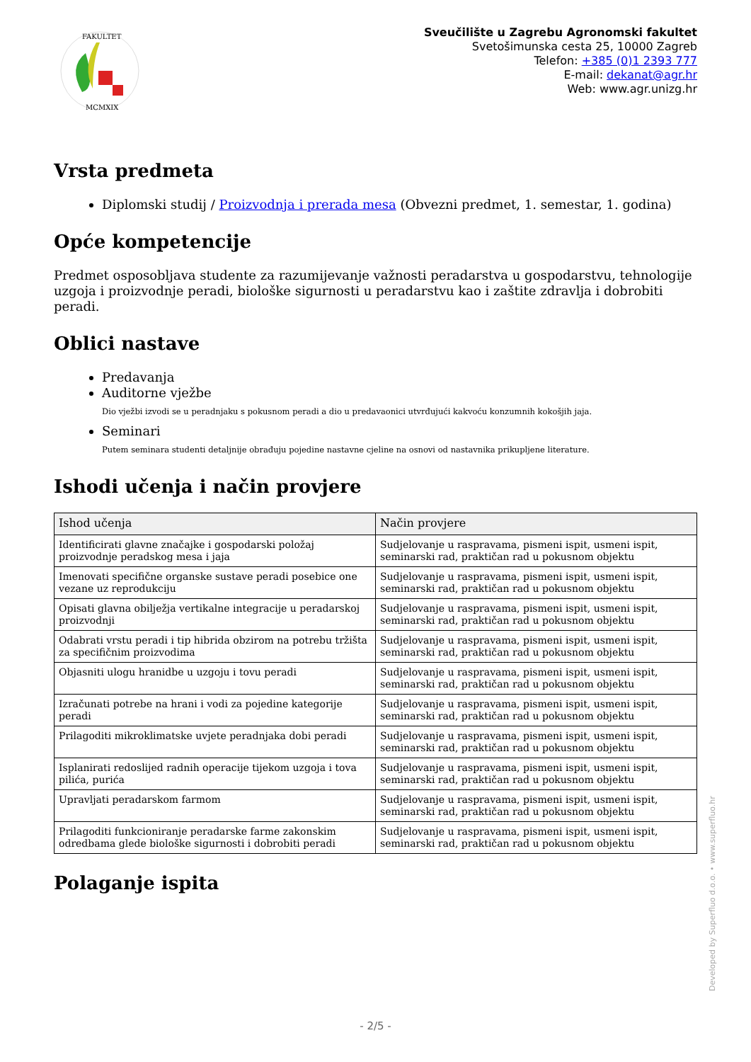FAKULTET
MCMXIX
Sveučilište u Zagrebu Agronomski fakultet
Svetošimunska cesta 25, 10000 Zagreb
Telefon: +385 (0)1 2393 777
E-mail: dekanat@agr.hr
Web: www.agr.unizg.hr
Vrsta predmeta
Diplomski studij / Proizvodnja i prerada mesa (Obvezni predmet, 1. semestar, 1. godina)
Opće kompetencije
Predmet osposobljava studente za razumijevanje važnosti peradarstva u gospodarstvu, tehnologije uzgoja i proizvodnje peradi, biološke sigurnosti u peradarstvu kao i zaštite zdravlja i dobrobiti peradi.
Oblici nastave
Predavanja
Auditorne vježbe
Dio vježbi izvodi se u peradnjaku s pokusnom peradi a dio u predavaonici utvrđujući kakvoću konzumnih kokošjih jaja.
Seminari
Putem seminara studenti detaljnije obrađuju pojedine nastavne cjeline na osnovi od nastavnika prikupljene literature.
Ishodi učenja i način provjere
| Ishod učenja | Način provjere |
| --- | --- |
| Identificirati glavne značajke i gospodarski položaj proizvodnje peradskog mesa i jaja | Sudjelovanje u raspravama, pismeni ispit, usmeni ispit, seminarski rad, praktičan rad u pokusnom objektu |
| Imenovati specifične organske sustave peradi posebice one vezane uz reprodukciju | Sudjelovanje u raspravama, pismeni ispit, usmeni ispit, seminarski rad, praktičan rad u pokusnom objektu |
| Opisati glavna obilježja vertikalne integracije u peradarskoj proizvodnji | Sudjelovanje u raspravama, pismeni ispit, usmeni ispit, seminarski rad, praktičan rad u pokusnom objektu |
| Odabrati vrstu peradi i tip hibrida obzirom na potrebu tržišta za specifičnim proizvodima | Sudjelovanje u raspravama, pismeni ispit, usmeni ispit, seminarski rad, praktičan rad u pokusnom objektu |
| Objasniti ulogu hranidbe u uzgoju i tovu peradi | Sudjelovanje u raspravama, pismeni ispit, usmeni ispit, seminarski rad, praktičan rad u pokusnom objektu |
| Izračunati potrebe na hrani i vodi za pojedine kategorije peradi | Sudjelovanje u raspravama, pismeni ispit, usmeni ispit, seminarski rad, praktičan rad u pokusnom objektu |
| Prilagoditi mikroklimatske uvjete peradnjaka dobi peradi | Sudjelovanje u raspravama, pismeni ispit, usmeni ispit, seminarski rad, praktičan rad u pokusnom objektu |
| Isplanirati redoslijed radnih operacije tijekom uzgoja i tova pilića, purića | Sudjelovanje u raspravama, pismeni ispit, usmeni ispit, seminarski rad, praktičan rad u pokusnom objektu |
| Upravljati peradarskom farmom | Sudjelovanje u raspravama, pismeni ispit, usmeni ispit, seminarski rad, praktičan rad u pokusnom objektu |
| Prilagoditi funkcioniranje peradarske farme zakonskim odredbama glede biološke sigurnosti i dobrobiti peradi | Sudjelovanje u raspravama, pismeni ispit, usmeni ispit, seminarski rad, praktičan rad u pokusnom objektu |
Polaganje ispita
Developed by Superfluo d.o.o. • www.superfluo.hr
- 2/5 -